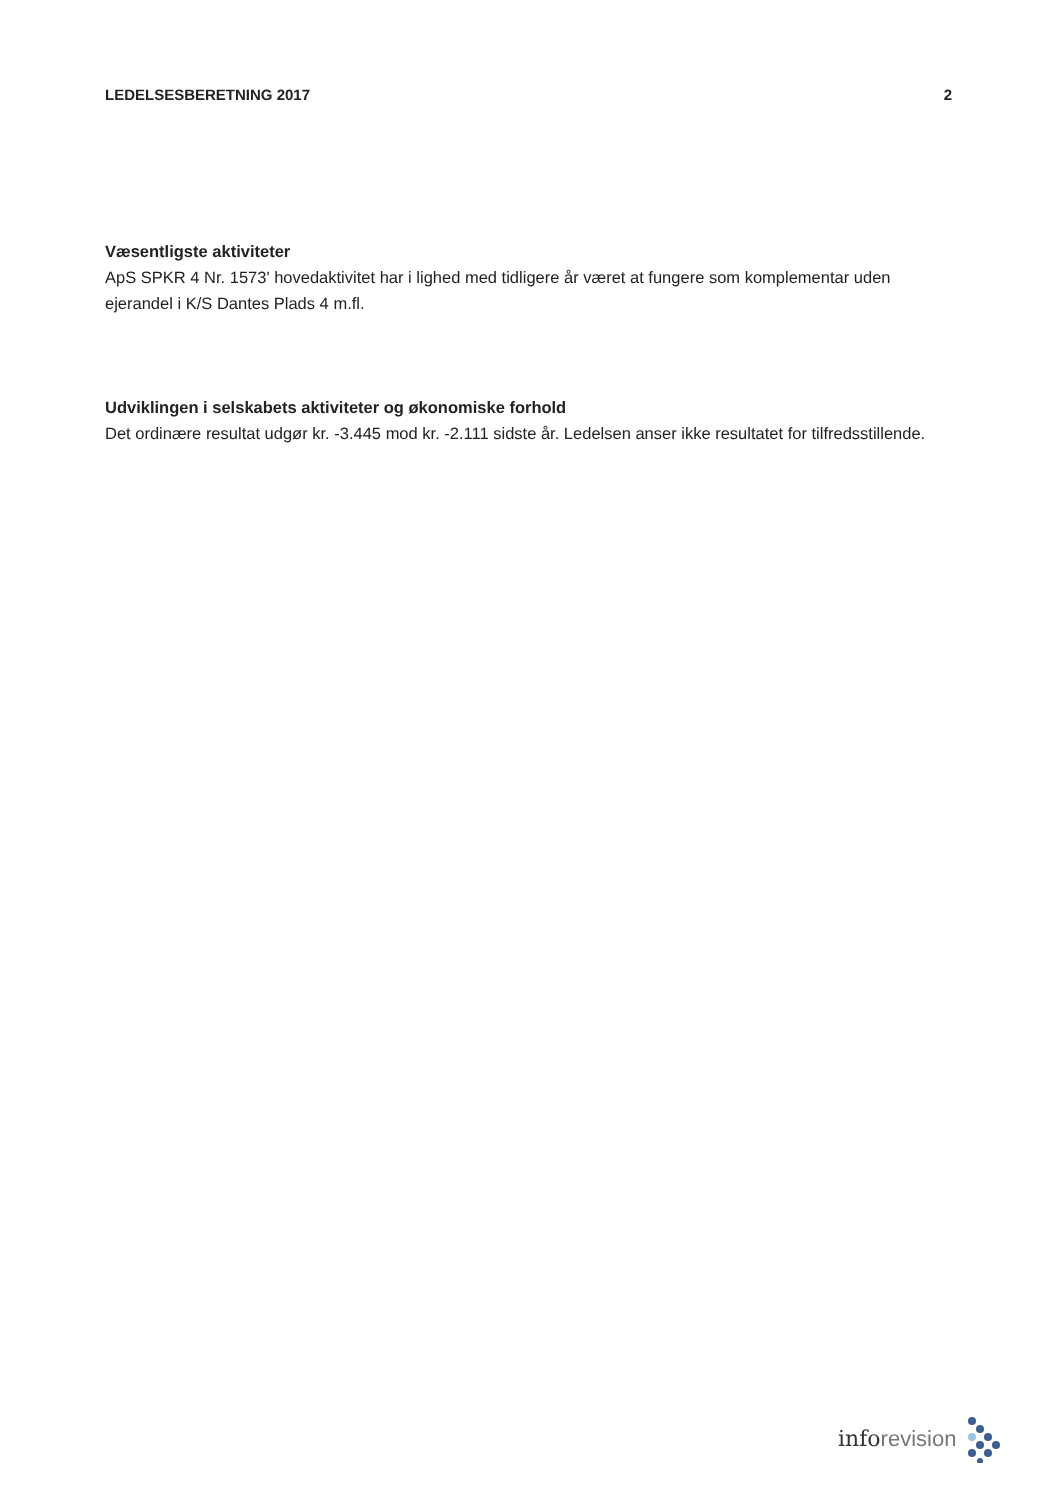LEDELSESBERETNING 2017 2
Væsentligste aktiviteter
ApS SPKR 4 Nr. 1573' hovedaktivitet har i lighed med tidligere år været at fungere som komplementar uden ejerandel i K/S Dantes Plads 4 m.fl.
Udviklingen i selskabets aktiviteter og økonomiske forhold
Det ordinære resultat udgør kr. -3.445 mod kr. -2.111 sidste år. Ledelsen anser ikke resultatet for tilfredsstillende.
inforevision